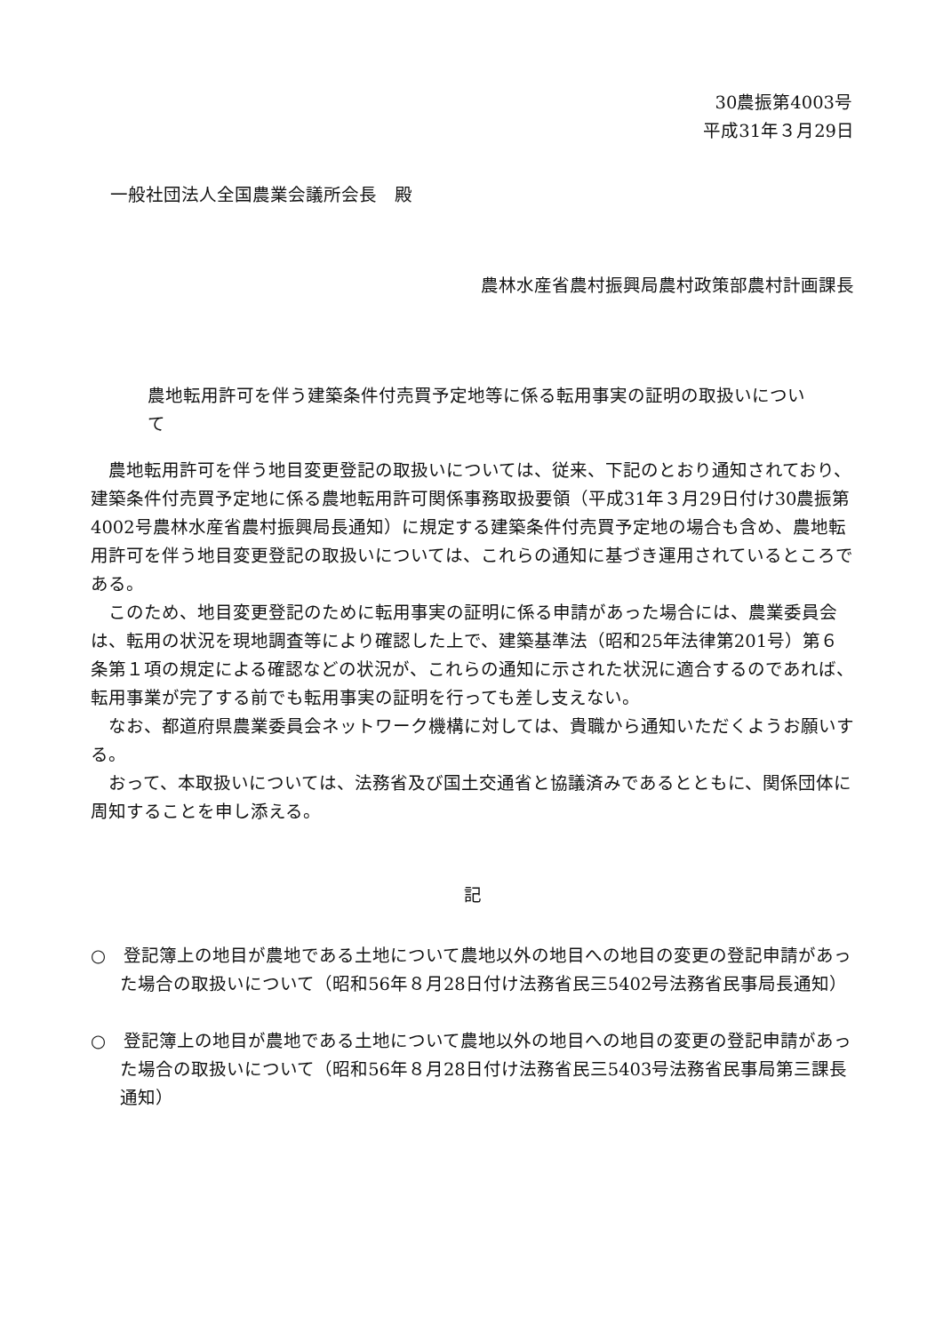30農振第4003号
平成31年３月29日
一般社団法人全国農業会議所会長　殿
農林水産省農村振興局農村政策部農村計画課長
農地転用許可を伴う建築条件付売買予定地等に係る転用事実の証明の取扱いについて
農地転用許可を伴う地目変更登記の取扱いについては、従来、下記のとおり通知されており、建築条件付売買予定地に係る農地転用許可関係事務取扱要領（平成31年３月29日付け30農振第4002号農林水産省農村振興局長通知）に規定する建築条件付売買予定地の場合も含め、農地転用許可を伴う地目変更登記の取扱いについては、これらの通知に基づき運用されているところである。
このため、地目変更登記のために転用事実の証明に係る申請があった場合には、農業委員会は、転用の状況を現地調査等により確認した上で、建築基準法（昭和25年法律第201号）第６条第１項の規定による確認などの状況が、これらの通知に示された状況に適合するのであれば、転用事業が完了する前でも転用事実の証明を行っても差し支えない。
なお、都道府県農業委員会ネットワーク機構に対しては、貴職から通知いただくようお願いする。
おって、本取扱いについては、法務省及び国土交通省と協議済みであるとともに、関係団体に周知することを申し添える。
記
○　登記簿上の地目が農地である土地について農地以外の地目への地目の変更の登記申請があった場合の取扱いについて（昭和56年８月28日付け法務省民三5402号法務省民事局長通知）
○　登記簿上の地目が農地である土地について農地以外の地目への地目の変更の登記申請があった場合の取扱いについて（昭和56年８月28日付け法務省民三5403号法務省民事局第三課長通知）